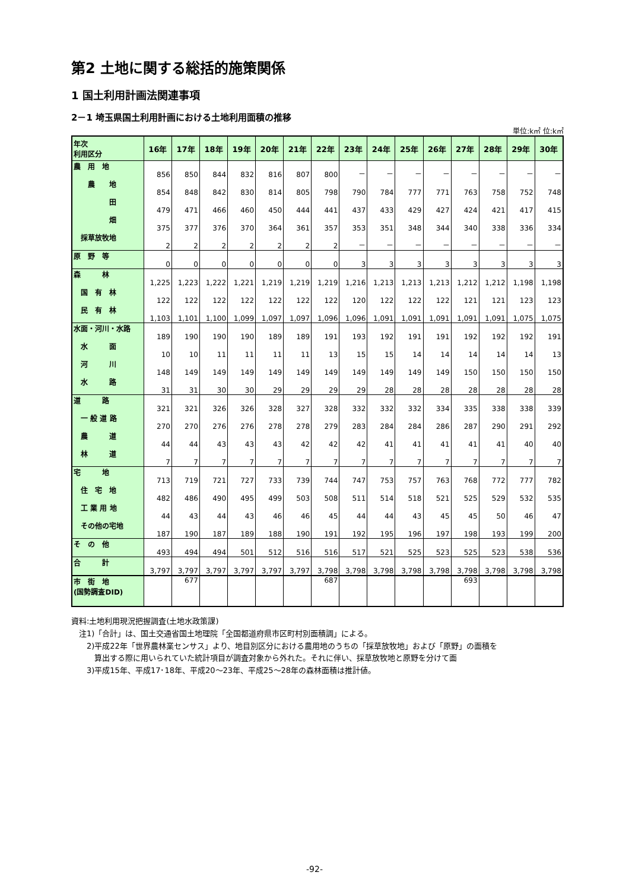第2 土地に関する総括的施策関係
1 国土利用計画法関連事項
2－1 埼玉県国土利用計画における土地利用面積の推移
単位:k㎡ 位:k㎡
| 年次 利用区分 | 16年 | 17年 | 18年 | 19年 | 20年 | 21年 | 22年 | 23年 | 24年 | 25年 | 26年 | 27年 | 28年 | 29年 | 30年 |
| --- | --- | --- | --- | --- | --- | --- | --- | --- | --- | --- | --- | --- | --- | --- | --- |
| 農 用 地 | 856 | 850 | 844 | 832 | 816 | 807 | 800 | － | － | － | － | － | － | － | － |
| 農 地 | 854 | 848 | 842 | 830 | 814 | 805 | 798 | 790 | 784 | 777 | 771 | 763 | 758 | 752 | 748 |
| 田 | 479 | 471 | 466 | 460 | 450 | 444 | 441 | 437 | 433 | 429 | 427 | 424 | 421 | 417 | 415 |
| 畑 | 375 | 377 | 376 | 370 | 364 | 361 | 357 | 353 | 351 | 348 | 344 | 340 | 338 | 336 | 334 |
| 採草放牧地 | 2 | 2 | 2 | 2 | 2 | 2 | 2 | － | － | － | － | － | － | － | － |
| 原 野 等 | 0 | 0 | 0 | 0 | 0 | 0 | 0 | 3 | 3 | 3 | 3 | 3 | 3 | 3 | 3 |
| 森 林 | 1,225 | 1,223 | 1,222 | 1,221 | 1,219 | 1,219 | 1,219 | 1,216 | 1,213 | 1,213 | 1,213 | 1,212 | 1,212 | 1,198 | 1,198 |
| 国 有 林 | 122 | 122 | 122 | 122 | 122 | 122 | 122 | 120 | 122 | 122 | 122 | 121 | 121 | 123 | 123 |
| 民 有 林 | 1,103 | 1,101 | 1,100 | 1,099 | 1,097 | 1,097 | 1,096 | 1,096 | 1,091 | 1,091 | 1,091 | 1,091 | 1,091 | 1,075 | 1,075 |
| 水面・河川・水路 | 189 | 190 | 190 | 190 | 189 | 189 | 191 | 193 | 192 | 191 | 191 | 192 | 192 | 192 | 191 |
| 水 面 | 10 | 10 | 11 | 11 | 11 | 11 | 13 | 15 | 15 | 14 | 14 | 14 | 14 | 14 | 13 |
| 河 川 | 148 | 149 | 149 | 149 | 149 | 149 | 149 | 149 | 149 | 149 | 149 | 150 | 150 | 150 | 150 |
| 水 路 | 31 | 31 | 30 | 30 | 29 | 29 | 29 | 29 | 28 | 28 | 28 | 28 | 28 | 28 | 28 |
| 道 路 | 321 | 321 | 326 | 326 | 328 | 327 | 328 | 332 | 332 | 332 | 334 | 335 | 338 | 338 | 339 |
| 一 般 道 路 | 270 | 270 | 276 | 276 | 278 | 278 | 279 | 283 | 284 | 284 | 286 | 287 | 290 | 291 | 292 |
| 農 道 | 44 | 44 | 43 | 43 | 43 | 42 | 42 | 42 | 41 | 41 | 41 | 41 | 41 | 40 | 40 |
| 林 道 | 7 | 7 | 7 | 7 | 7 | 7 | 7 | 7 | 7 | 7 | 7 | 7 | 7 | 7 | 7 |
| 宅 地 | 713 | 719 | 721 | 727 | 733 | 739 | 744 | 747 | 753 | 757 | 763 | 768 | 772 | 777 | 782 |
| 住 宅 地 | 482 | 486 | 490 | 495 | 499 | 503 | 508 | 511 | 514 | 518 | 521 | 525 | 529 | 532 | 535 |
| 工 業 用 地 | 44 | 43 | 44 | 43 | 46 | 46 | 45 | 44 | 44 | 43 | 45 | 45 | 50 | 46 | 47 |
| その他の宅地 | 187 | 190 | 187 | 189 | 188 | 190 | 191 | 192 | 195 | 196 | 197 | 198 | 193 | 199 | 200 |
| そ の 他 | 493 | 494 | 494 | 501 | 512 | 516 | 516 | 517 | 521 | 525 | 523 | 525 | 523 | 538 | 536 |
| 合 計 | 3,797 | 3,797 | 3,797 | 3,797 | 3,797 | 3,797 | 3,798 | 3,798 | 3,798 | 3,798 | 3,798 | 3,798 | 3,798 | 3,798 | 3,798 |
| 市 街 地 (国勢調査DID) | | 677 | | | | | 687 | | | | | 693 | | | |
資料:土地利用現況把握調査(土地水政策課)
　注1)「合計」は、国土交通省国土地理院「全国都道府県市区町村別面積調」による。
　　2)平成22年「世界農林業センサス」より、地目別区分における農用地のうちの「採草放牧地」および「原野」の面積を
　　　算出する際に用いられていた統計項目が調査対象から外れた。それに伴い、採草放牧地と原野を分けて面
　　3)平成15年、平成17･18年、平成20～23年、平成25～28年の森林面積は推計値。
-92-